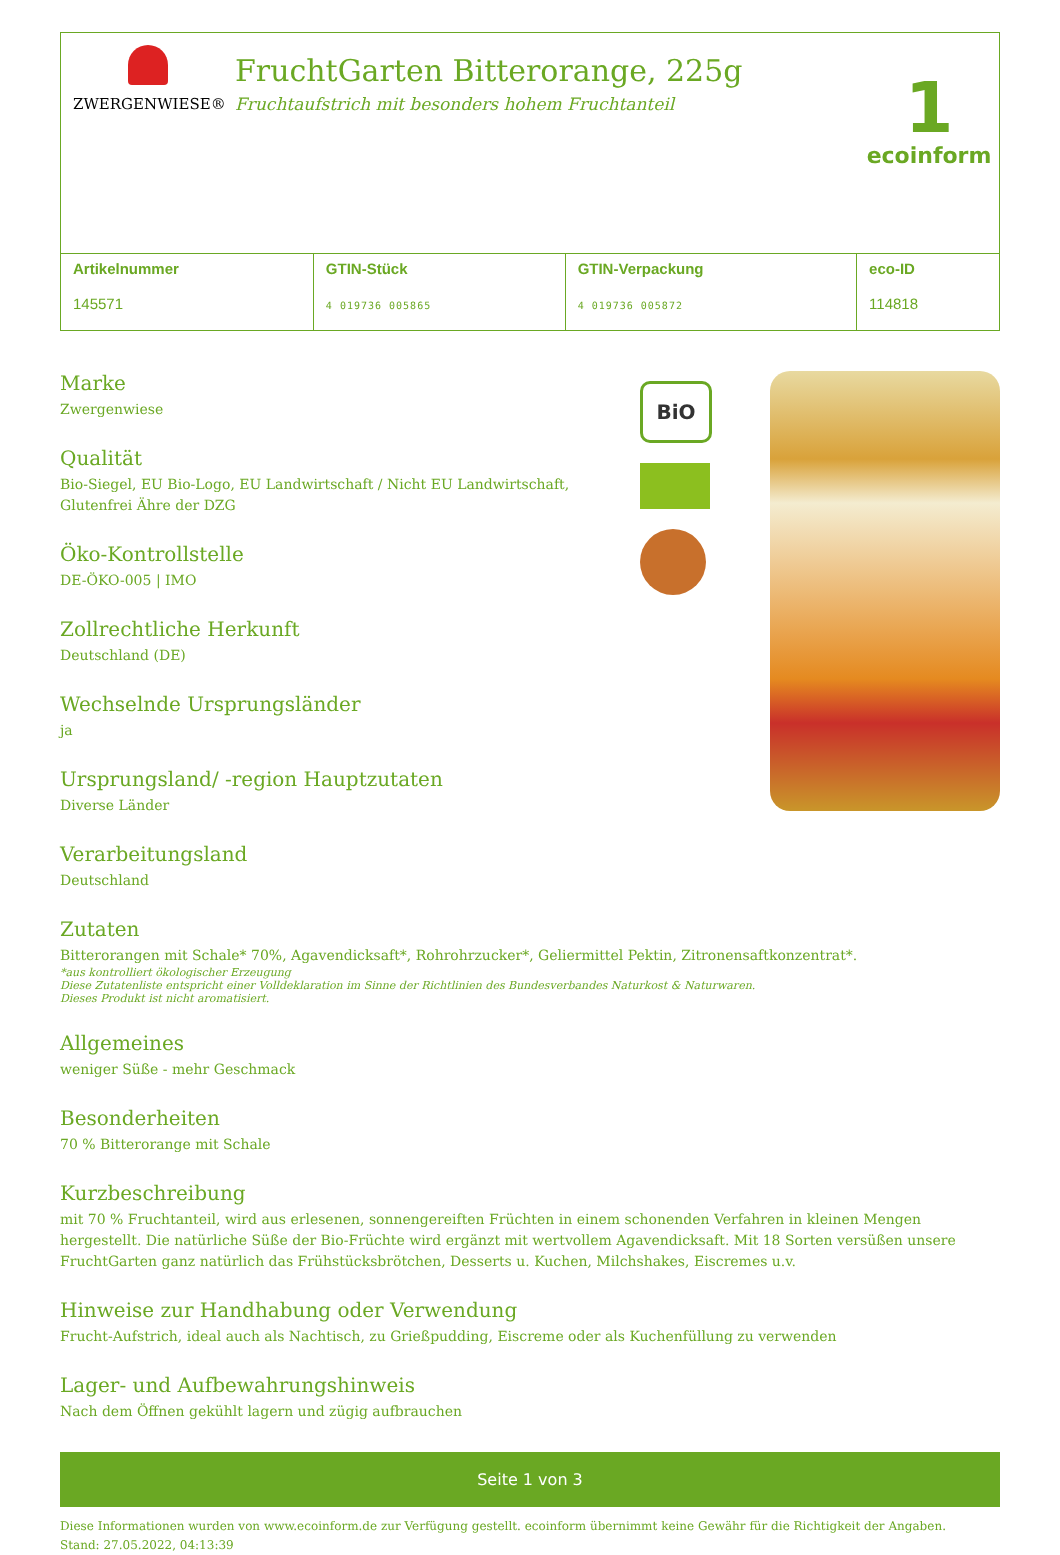ZWERGENWIESE®
FruchtGarten Bitterorange, 225g
Fruchtaufstrich mit besonders hohem Fruchtanteil
1
ecoinform
| Artikelnummer 145571 | GTIN-Stück 4 019736 005865 | GTIN-Verpackung 4 019736 005872 | eco-ID 114818 |
Marke
Zwergenwiese
Qualität
Bio-Siegel, EU Bio-Logo, EU Landwirtschaft / Nicht EU Landwirtschaft,
Glutenfrei Ähre der DZG
Öko-Kontrollstelle
DE-ÖKO-005 | IMO
Zollrechtliche Herkunft
Deutschland (DE)
Wechselnde Ursprungsländer
ja
Ursprungsland/ -region Hauptzutaten
Diverse Länder
Verarbeitungsland
Deutschland
BiO
Zutaten
Bitterorangen mit Schale* 70%, Agavendicksaft*, Rohrohrzucker*, Geliermittel Pektin, Zitronensaftkonzentrat*.
*aus kontrolliert ökologischer Erzeugung
Diese Zutatenliste entspricht einer Volldeklaration im Sinne der Richtlinien des Bundesverbandes Naturkost & Naturwaren.
Dieses Produkt ist nicht aromatisiert.
Allgemeines
weniger Süße - mehr Geschmack
Besonderheiten
70 % Bitterorange mit Schale
Kurzbeschreibung
mit 70 % Fruchtanteil, wird aus erlesenen, sonnengereiften Früchten in einem schonenden Verfahren in kleinen Mengen hergestellt. Die natürliche Süße der Bio-Früchte wird ergänzt mit wertvollem Agavendicksaft. Mit 18 Sorten versüßen unsere FruchtGarten ganz natürlich das Frühstücksbrötchen, Desserts u. Kuchen, Milchshakes, Eiscremes u.v.
Hinweise zur Handhabung oder Verwendung
Frucht-Aufstrich, ideal auch als Nachtisch, zu Grießpudding, Eiscreme oder als Kuchenfüllung zu verwenden
Lager- und Aufbewahrungshinweis
Nach dem Öffnen gekühlt lagern und zügig aufbrauchen
Seite 1 von 3
Diese Informationen wurden von www.ecoinform.de zur Verfügung gestellt. ecoinform übernimmt keine Gewähr für die Richtigkeit der Angaben.
Stand: 27.05.2022, 04:13:39